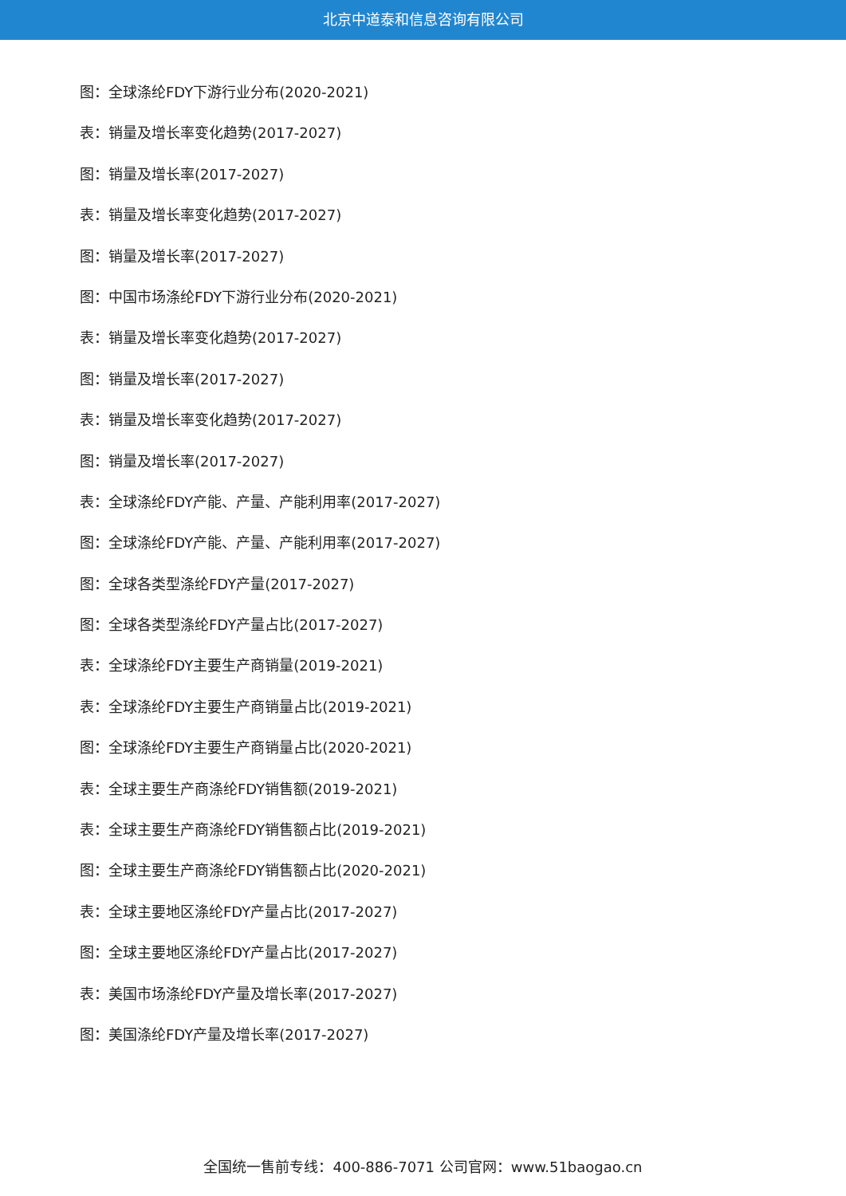北京中道泰和信息咨询有限公司
图：全球涤纶FDY下游行业分布(2020-2021)
表：销量及增长率变化趋势(2017-2027)
图：销量及增长率(2017-2027)
表：销量及增长率变化趋势(2017-2027)
图：销量及增长率(2017-2027)
图：中国市场涤纶FDY下游行业分布(2020-2021)
表：销量及增长率变化趋势(2017-2027)
图：销量及增长率(2017-2027)
表：销量及增长率变化趋势(2017-2027)
图：销量及增长率(2017-2027)
表：全球涤纶FDY产能、产量、产能利用率(2017-2027)
图：全球涤纶FDY产能、产量、产能利用率(2017-2027)
图：全球各类型涤纶FDY产量(2017-2027)
图：全球各类型涤纶FDY产量占比(2017-2027)
表：全球涤纶FDY主要生产商销量(2019-2021)
表：全球涤纶FDY主要生产商销量占比(2019-2021)
图：全球涤纶FDY主要生产商销量占比(2020-2021)
表：全球主要生产商涤纶FDY销售额(2019-2021)
表：全球主要生产商涤纶FDY销售额占比(2019-2021)
图：全球主要生产商涤纶FDY销售额占比(2020-2021)
表：全球主要地区涤纶FDY产量占比(2017-2027)
图：全球主要地区涤纶FDY产量占比(2017-2027)
表：美国市场涤纶FDY产量及增长率(2017-2027)
图：美国涤纶FDY产量及增长率(2017-2027)
全国统一售前专线：400-886-7071 公司官网：www.51baogao.cn